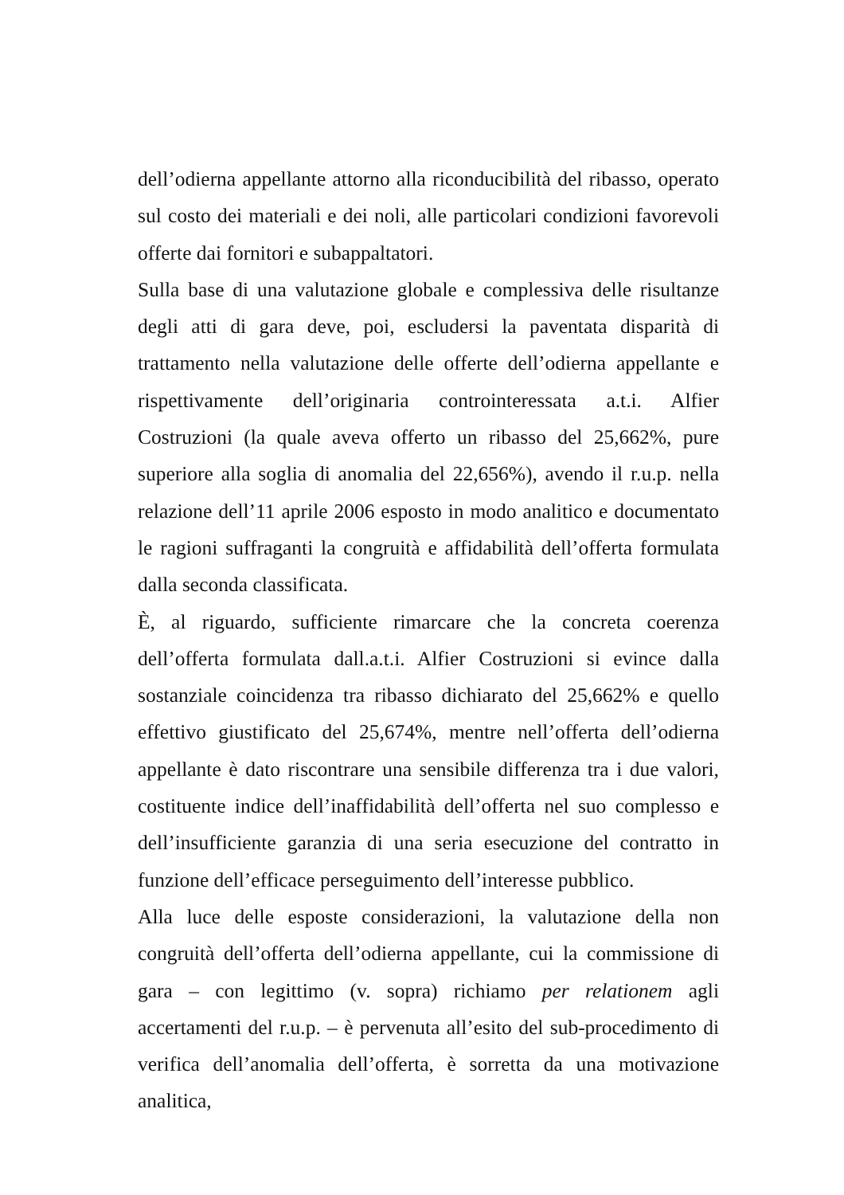dell’odierna appellante attorno alla riconducibilità del ribasso, operato sul costo dei materiali e dei noli, alle particolari condizioni favorevoli offerte dai fornitori e subappaltatori.
Sulla base di una valutazione globale e complessiva delle risultanze degli atti di gara deve, poi, escludersi la paventata disparità di trattamento nella valutazione delle offerte dell’odierna appellante e rispettivamente dell’originaria controinteressata a.t.i. Alfier Costruzioni (la quale aveva offerto un ribasso del 25,662%, pure superiore alla soglia di anomalia del 22,656%), avendo il r.u.p. nella relazione dell’11 aprile 2006 esposto in modo analitico e documentato le ragioni suffraganti la congruità e affidabilità dell’offerta formulata dalla seconda classificata.
È, al riguardo, sufficiente rimarcare che la concreta coerenza dell’offerta formulata dall.a.t.i. Alfier Costruzioni si evince dalla sostanziale coincidenza tra ribasso dichiarato del 25,662% e quello effettivo giustificato del 25,674%, mentre nell’offerta dell’odierna appellante è dato riscontrare una sensibile differenza tra i due valori, costituente indice dell’inaffidabilità dell’offerta nel suo complesso e dell’insufficiente garanzia di una seria esecuzione del contratto in funzione dell’efficace perseguimento dell’interesse pubblico.
Alla luce delle esposte considerazioni, la valutazione della non congruità dell’offerta dell’odierna appellante, cui la commissione di gara – con legittimo (v. sopra) richiamo per relationem agli accertamenti del r.u.p. – è pervenuta all’esito del sub-procedimento di verifica dell’anomalia dell’offerta, è sorretta da una motivazione analitica,